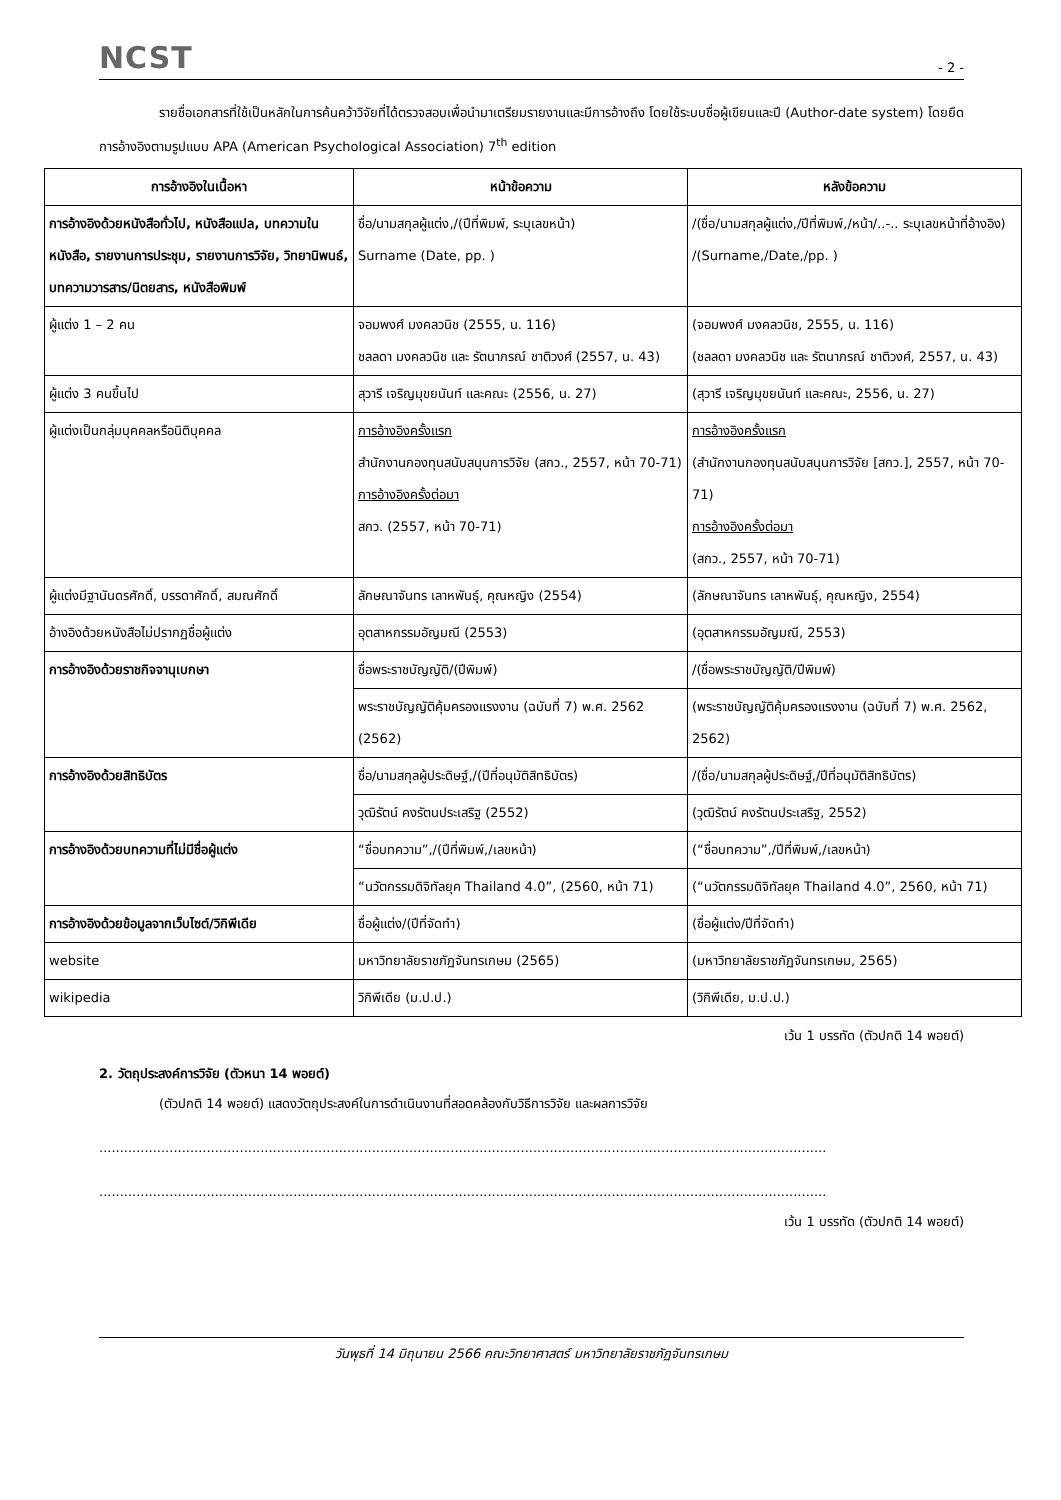NCST
- 2 -
รายชื่อเอกสารที่ใช้เป็นหลักในการค้นคว้าวิจัยที่ได้ตรวจสอบเพื่อนำมาเตรียมรายงานและมีการอ้างถึง โดยใช้ระบบชื่อผู้เขียนและปี (Author-date system) โดยยึดการอ้างอิงตามรูปแบบ APA (American Psychological Association) 7<sup>th</sup> edition
| การอ้างอิงในเนื้อหา | หน้าข้อความ | หลังข้อความ |
| --- | --- | --- |
| การอ้างอิงด้วยหนังสือทั่วไป, หนังสือแปล, บทความในหนังสือ, รายงานการประชุม, รายงานการวิจัย, วิทยานิพนธ์, บทความวารสาร/นิตยสาร, หนังสือพิมพ์ | ชื่อ/นามสกุลผู้แต่ง,/(ปีที่พิมพ์, ระบุเลขหน้า) Surname (Date, pp. ) | /(ชื่อ/นามสกุลผู้แต่ง,/ปีที่พิมพ์,/หน้า/..-.. ระบุเลขหน้าที่อ้างอิง) /(Surname,/Date,/pp. ) |
| ผู้แต่ง 1 – 2 คน | จอมพงศ์ มงคลวนิช (2555, น. 116) ชลลดา มงคลวนิช และ รัตนาภรณ์ ชาติวงศ์ (2557, น. 43) | (จอมพงศ์ มงคลวนิช, 2555, น. 116) (ชลลดา มงคลวนิช และ รัตนาภรณ์ ชาติวงศ์, 2557, น. 43) |
| ผู้แต่ง 3 คนขึ้นไป | สุวารี เจริญมุขยนันท์ และคณะ (2556, น. 27) | (สุวารี เจริญมุขยนันท์ และคณะ, 2556, น. 27) |
| ผู้แต่งเป็นกลุ่มบุคคลหรือนิติบุคคล | การอ้างอิงครั้งแรก สำนักงานกองทุนสนับสนุนการวิจัย (สกว., 2557, หน้า 70-71) การอ้างอิงครั้งต่อมา สกว. (2557, หน้า 70-71) | การอ้างอิงครั้งแรก (สำนักงานกองทุนสนับสนุนการวิจัย [สกว.], 2557, หน้า 70-71) การอ้างอิงครั้งต่อมา (สกว., 2557, หน้า 70-71) |
| ผู้แต่งมีฐานันดรศักดิ์, บรรดาศักดิ์, สมณศักดิ์ | ลักษณาจันทร เลาหพันธุ์, คุณหญิง (2554) | (ลักษณาจันทร เลาหพันธุ์, คุณหญิง, 2554) |
| อ้างอิงด้วยหนังสือไม่ปรากฏชื่อผู้แต่ง | อุตสาหกรรมอัญมณี (2553) | (อุตสาหกรรมอัญมณี, 2553) |
| การอ้างอิงด้วยราชกิจจานุเบกษา | ชื่อพระราชบัญญัติ/(ปีพิมพ์) | /(ชื่อพระราชบัญญัติ/ปีพิมพ์) |
| | พระราชบัญญัติคุ้มครองแรงงาน (ฉบับที่ 7) พ.ศ. 2562 (2562) | (พระราชบัญญัติคุ้มครองแรงงาน (ฉบับที่ 7) พ.ศ. 2562, 2562) |
| การอ้างอิงด้วยสิทธิบัตร | ชื่อ/นามสกุลผู้ประดิษฐ์,/(ปีที่อนุมัติสิทธิบัตร) | /(ชื่อ/นามสกุลผู้ประดิษฐ์,/ปีที่อนุมัติสิทธิบัตร) |
| | วุฒิรัตน์ คงรัตนประเสริฐ (2552) | (วุฒิรัตน์ คงรัตนประเสริฐ, 2552) |
| การอ้างอิงด้วยบทความที่ไม่มีชื่อผู้แต่ง | “ชื่อบทความ”,/(ปีที่พิมพ์,/เลขหน้า) | (“ชื่อบทความ”,/ปีที่พิมพ์,/เลขหน้า) |
| | “นวัตกรรมดิจิทัลยุค Thailand 4.0”, (2560, หน้า 71) | (“นวัตกรรมดิจิทัลยุค Thailand 4.0”, 2560, หน้า 71) |
| การอ้างอิงด้วยข้อมูลจากเว็บไซต์/วิกิพีเดีย | ชื่อผู้แต่ง/(ปีที่จัดทำ) | (ชื่อผู้แต่ง/ปีที่จัดทำ) |
| website | มหาวิทยาลัยราชภัฏจันทรเกษม (2565) | (มหาวิทยาลัยราชภัฏจันทรเกษม, 2565) |
| wikipedia | วิกิพีเดีย (ม.ป.ป.) | (วิกิพีเดีย, ม.ป.ป.) |
เว้น 1 บรรทัด (ตัวปกติ 14 พอยต์)
2. วัตถุประสงค์การวิจัย (ตัวหนา 14 พอยต์)
(ตัวปกติ 14 พอยต์) แสดงวัตถุประสงค์ในการดำเนินงานที่สอดคล้องกับวิธีการวิจัย และผลการวิจัย
................................................................................................................................................................................
................................................................................................................................................................................
เว้น 1 บรรทัด (ตัวปกติ 14 พอยต์)
วันพุธที่ 14 มิถุนายน 2566 คณะวิทยาศาสตร์ มหาวิทยาลัยราชภัฏจันทรเกษม